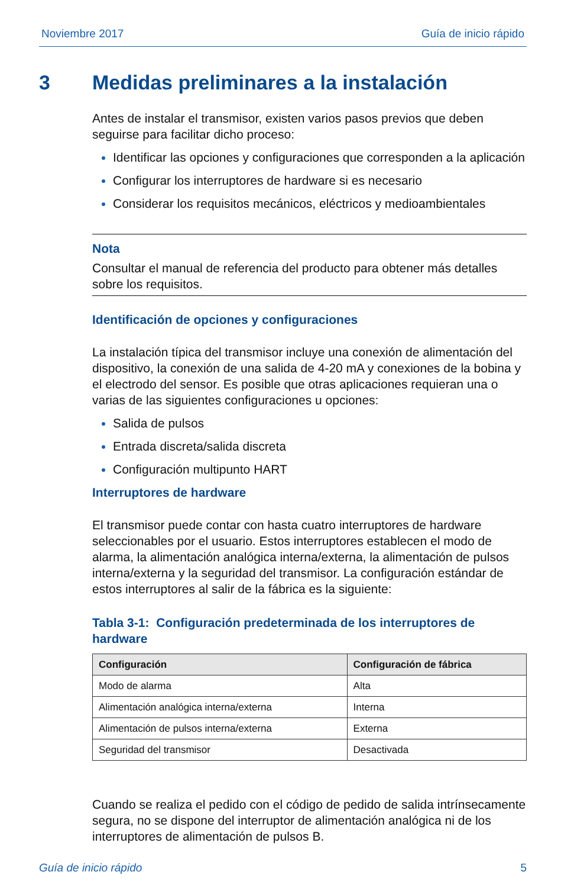Noviembre 2017 Guía de inicio rápido
3 Medidas preliminares a la instalación
Antes de instalar el transmisor, existen varios pasos previos que deben seguirse para facilitar dicho proceso:
Identificar las opciones y configuraciones que corresponden a la aplicación
Configurar los interruptores de hardware si es necesario
Considerar los requisitos mecánicos, eléctricos y medioambientales
Nota
Consultar el manual de referencia del producto para obtener más detalles sobre los requisitos.
Identificación de opciones y configuraciones
La instalación típica del transmisor incluye una conexión de alimentación del dispositivo, la conexión de una salida de 4-20 mA y conexiones de la bobina y el electrodo del sensor. Es posible que otras aplicaciones requieran una o varias de las siguientes configuraciones u opciones:
Salida de pulsos
Entrada discreta/salida discreta
Configuración multipunto HART
Interruptores de hardware
El transmisor puede contar con hasta cuatro interruptores de hardware seleccionables por el usuario. Estos interruptores establecen el modo de alarma, la alimentación analógica interna/externa, la alimentación de pulsos interna/externa y la seguridad del transmisor. La configuración estándar de estos interruptores al salir de la fábrica es la siguiente:
Tabla 3-1: Configuración predeterminada de los interruptores de hardware
| Configuración | Configuración de fábrica |
| --- | --- |
| Modo de alarma | Alta |
| Alimentación analógica interna/externa | Interna |
| Alimentación de pulsos interna/externa | Externa |
| Seguridad del transmisor | Desactivada |
Cuando se realiza el pedido con el código de pedido de salida intrínsecamente segura, no se dispone del interruptor de alimentación analógica ni de los interruptores de alimentación de pulsos B.
Guía de inicio rápido 5